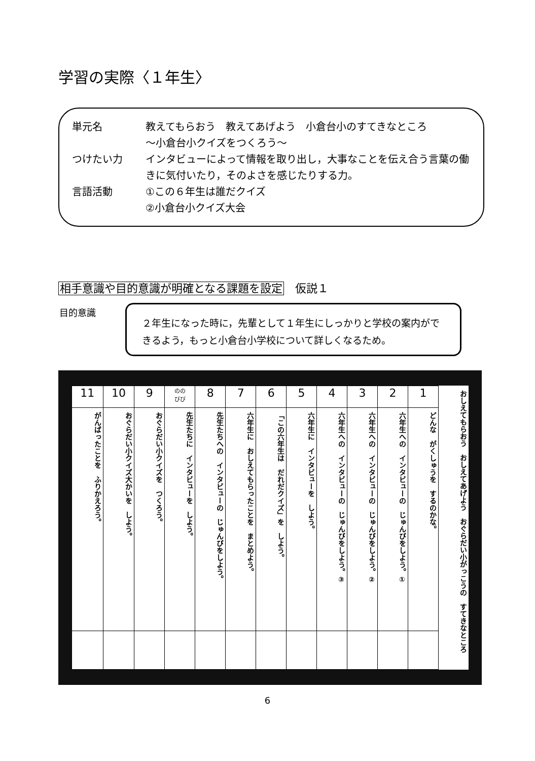学習の実際〈１年生〉
単元名 教えてもらおう　教えてあげよう　小倉台小のすてきなところ
～小倉台小クイズをつくろう～
つけたい力 インタビューによって情報を取り出し，大事なことを伝え合う言葉の働きに気付いたり，そのよさを感じたりする力。
言語活動 ①この６年生は誰だクイズ
②小倉台小クイズ大会
相手意識や目的意識が明確となる課題を設定　仮説１
目的意識
２年生になった時に，先輩として１年生にしっかりと学校の案内ができるよう，もっと小倉台小学校について詳しくなるため。
| 11 | 10 | 9 | のの びび | 8 | 7 | 6 | 5 | 4 | 3 | 2 | 1 | おしえてもらおう おしえてあげよう おぐらだい小がっこうの すてきなところ |
| がんばったことを ふりかえろう。 | おぐらだい小クイズ大かいを しよう。 | おぐらだい小クイズを つくろう。 | 先生たちに インタビューを しよう。 | 先生たちへの インタビューの じゅんびをしよう。 | 六年生に おしえてもらったことを まとめよう。 | 「この六年生は だれだクイズ」を しよう。 | 六年生に インタビューを しよう。 | 六年生への インタビューの じゅんびをしよう。③ | 六年生への インタビューの じゅんびをしよう。② | 六年生への インタビューの じゅんびをしよう。① | どんな がくしゅうを するのかな。 | |
6